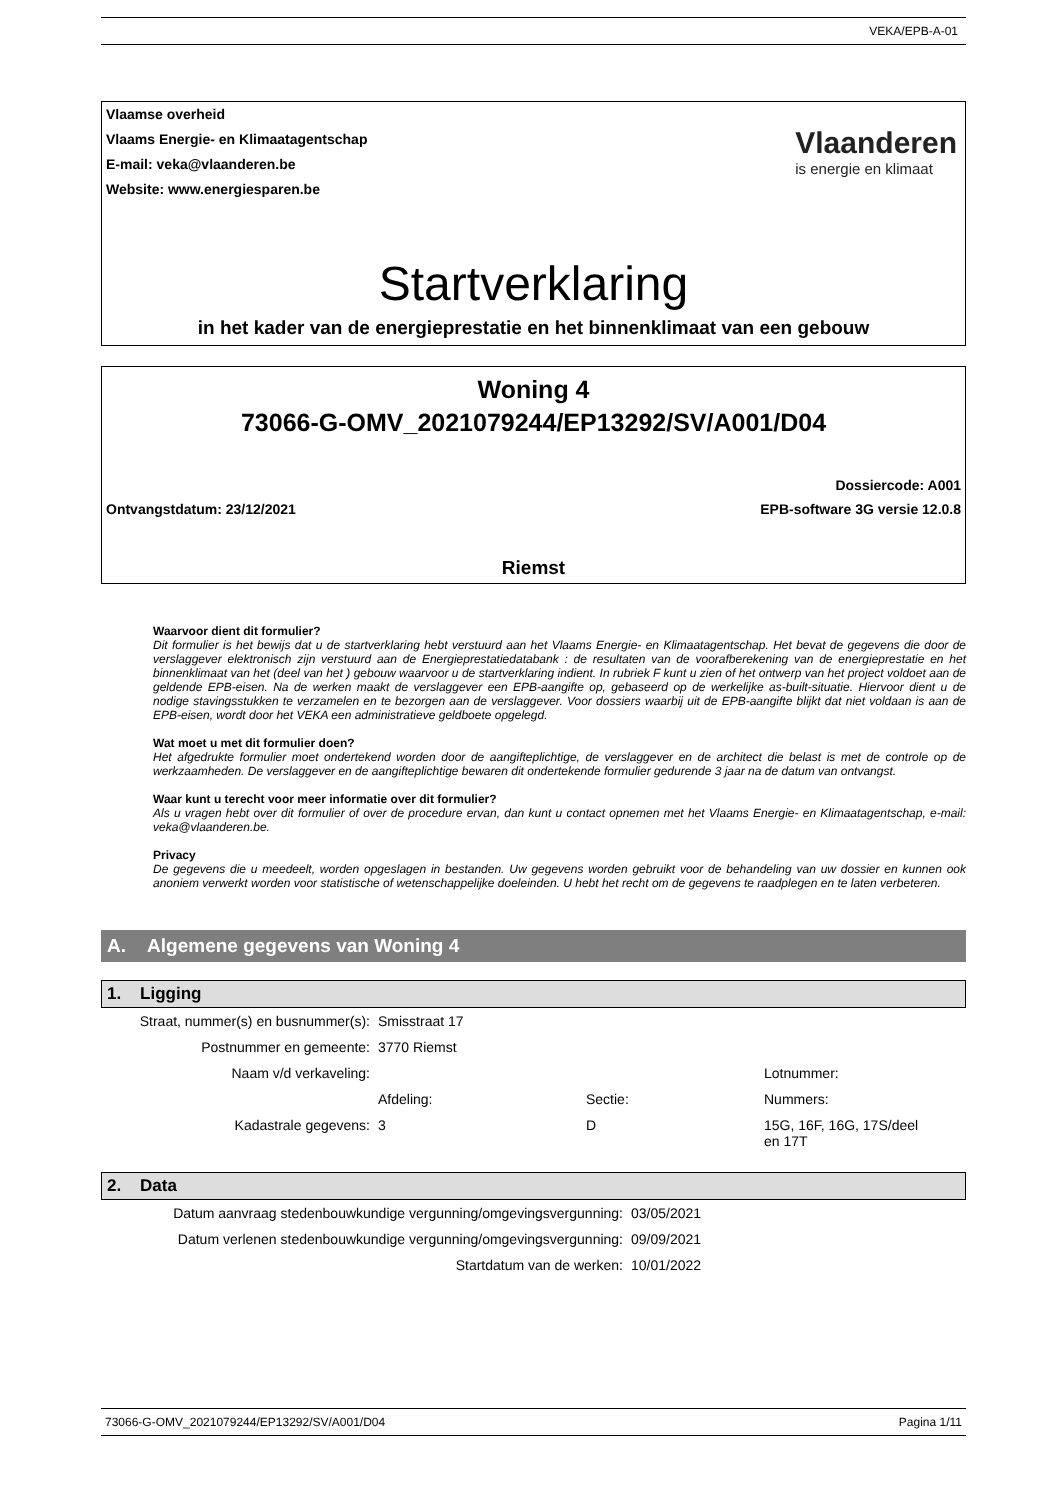VEKA/EPB-A-01
Vlaamse overheid
Vlaams Energie- en Klimaatagentschap
E-mail: veka@vlaanderen.be
Website: www.energiesparen.be
Vlaanderen
is energie en klimaat
Startverklaring
in het kader van de energieprestatie en het binnenklimaat van een gebouw
Woning 4
73066-G-OMV_2021079244/EP13292/SV/A001/D04
Dossiercode: A001
Ontvangstdatum: 23/12/2021 EPB-software 3G versie 12.0.8
Riemst
Waarvoor dient dit formulier?
Dit formulier is het bewijs dat u de startverklaring hebt verstuurd aan het Vlaams Energie- en Klimaatagentschap. Het bevat de gegevens die door de verslaggever elektronisch zijn verstuurd aan de Energieprestatiedatabank : de resultaten van de voorafberekening van de energieprestatie en het binnenklimaat van het (deel van het ) gebouw waarvoor u de startverklaring indient. In rubriek F kunt u zien of het ontwerp van het project voldoet aan de geldende EPB-eisen. Na de werken maakt de verslaggever een EPB-aangifte op, gebaseerd op de werkelijke as-built-situatie. Hiervoor dient u de nodige stavingsstukken te verzamelen en te bezorgen aan de verslaggever. Voor dossiers waarbij uit de EPB-aangifte blijkt dat niet voldaan is aan de EPB-eisen, wordt door het VEKA een administratieve geldboete opgelegd.
Wat moet u met dit formulier doen?
Het afgedrukte formulier moet ondertekend worden door de aangifteplichtige, de verslaggever en de architect die belast is met de controle op de werkzaamheden. De verslaggever en de aangifteplichtige bewaren dit ondertekende formulier gedurende 3 jaar na de datum van ontvangst.
Waar kunt u terecht voor meer informatie over dit formulier?
Als u vragen hebt over dit formulier of over de procedure ervan, dan kunt u contact opnemen met het Vlaams Energie- en Klimaatagentschap, e-mail: veka@vlaanderen.be.
Privacy
De gegevens die u meedeelt, worden opgeslagen in bestanden. Uw gegevens worden gebruikt voor de behandeling van uw dossier en kunnen ook anoniem verwerkt worden voor statistische of wetenschappelijke doeleinden. U hebt het recht om de gegevens te raadplegen en te laten verbeteren.
A. Algemene gegevens van Woning 4
1. Ligging
| Straat, nummer(s) en busnummer(s): | Smisstraat 17 | | |
| Postnummer en gemeente: | 3770 Riemst | | |
| Naam v/d verkaveling: | | | Lotnummer: |
| | Afdeling: | Sectie: | Nummers: |
| Kadastrale gegevens: | 3 | D | 15G, 16F, 16G, 17S/deel en 17T |
2. Data
| Datum aanvraag stedenbouwkundige vergunning/omgevingsvergunning: | 03/05/2021 |
| Datum verlenen stedenbouwkundige vergunning/omgevingsvergunning: | 09/09/2021 |
| Startdatum van de werken: | 10/01/2022 |
73066-G-OMV_2021079244/EP13292/SV/A001/D04 Pagina 1/11